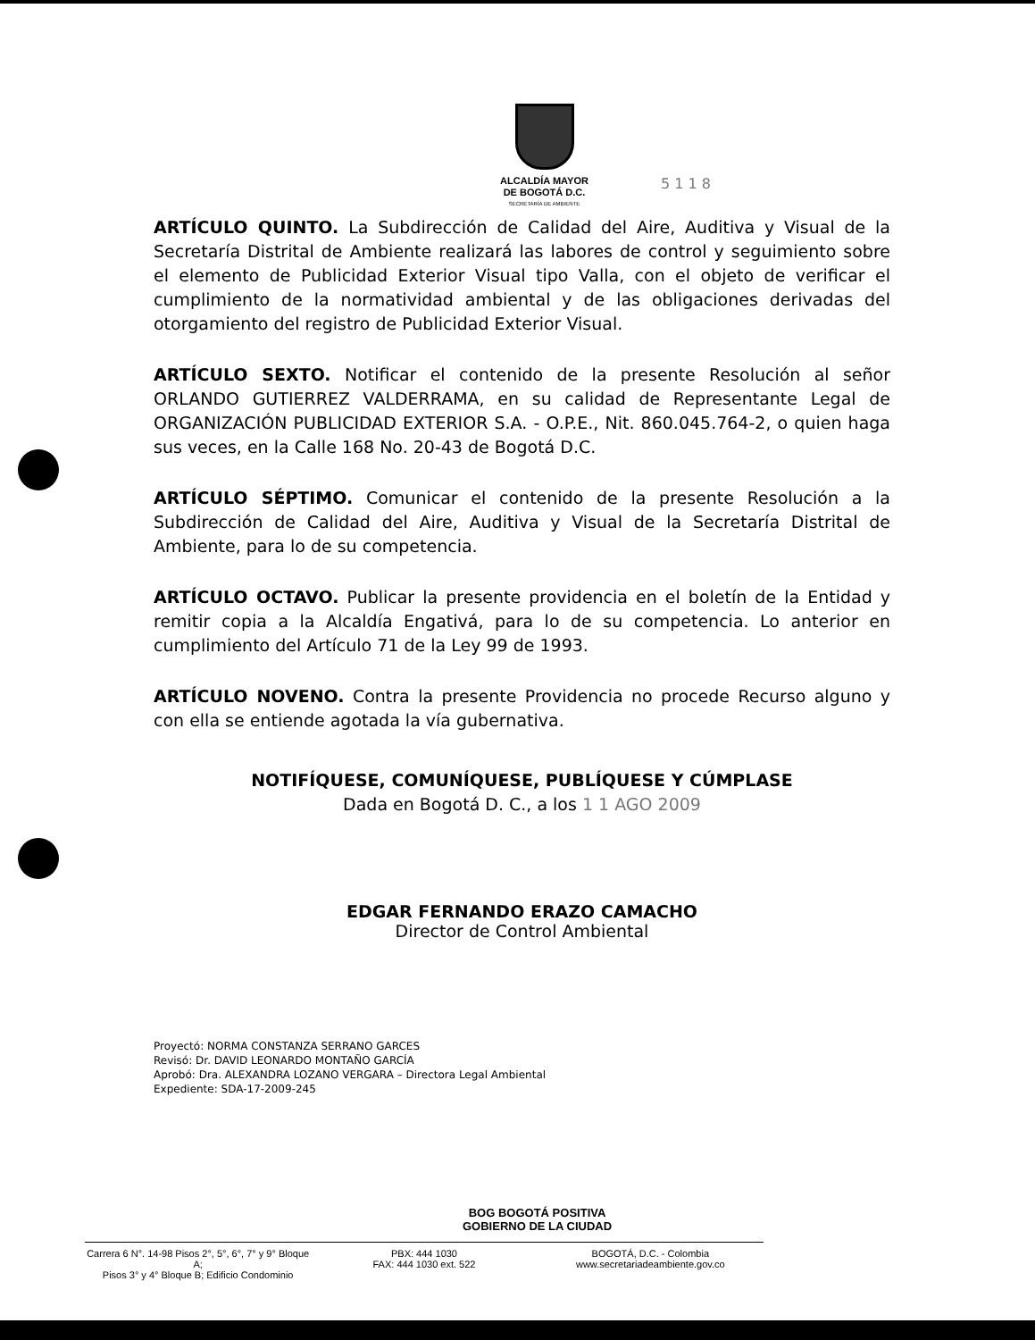ALCALDÍA MAYOR
DE BOGOTÁ D.C.
SECRETARÍA DE AMBIENTE
5 1 1 8
ARTÍCULO QUINTO. La Subdirección de Calidad del Aire, Auditiva y Visual de la Secretaría Distrital de Ambiente realizará las labores de control y seguimiento sobre el elemento de Publicidad Exterior Visual tipo Valla, con el objeto de verificar el cumplimiento de la normatividad ambiental y de las obligaciones derivadas del otorgamiento del registro de Publicidad Exterior Visual.
ARTÍCULO SEXTO. Notificar el contenido de la presente Resolución al señor ORLANDO GUTIERREZ VALDERRAMA, en su calidad de Representante Legal de ORGANIZACIÓN PUBLICIDAD EXTERIOR S.A. - O.P.E., Nit. 860.045.764-2, o quien haga sus veces, en la Calle 168 No. 20-43 de Bogotá D.C.
ARTÍCULO SÉPTIMO. Comunicar el contenido de la presente Resolución a la Subdirección de Calidad del Aire, Auditiva y Visual de la Secretaría Distrital de Ambiente, para lo de su competencia.
ARTÍCULO OCTAVO. Publicar la presente providencia en el boletín de la Entidad y remitir copia a la Alcaldía Engativá, para lo de su competencia. Lo anterior en cumplimiento del Artículo 71 de la Ley 99 de 1993.
ARTÍCULO NOVENO. Contra la presente Providencia no procede Recurso alguno y con ella se entiende agotada la vía gubernativa.
NOTIFÍQUESE, COMUNÍQUESE, PUBLÍQUESE Y CÚMPLASE
Dada en Bogotá D. C., a los 1 1 AGO 2009
EDGAR FERNANDO ERAZO CAMACHO
Director de Control Ambiental
Proyectó: NORMA CONSTANZA SERRANO GARCES
Revisó: Dr. DAVID LEONARDO MONTAÑO GARCÍA
Aprobó: Dra. ALEXANDRA LOZANO VERGARA – Directora Legal Ambiental
Expediente: SDA-17-2009-245
BOG BOGOTÁ POSITIVA
GOBIERNO DE LA CIUDAD
Carrera 6 N°. 14-98 Pisos 2°, 5°, 6°, 7° y 9° Bloque A;
Pisos 3° y 4° Bloque B; Edificio Condominio
PBX: 444 1030
FAX: 444 1030 ext. 522
BOGOTÁ, D.C. - Colombia
www.secretariadeambiente.gov.co